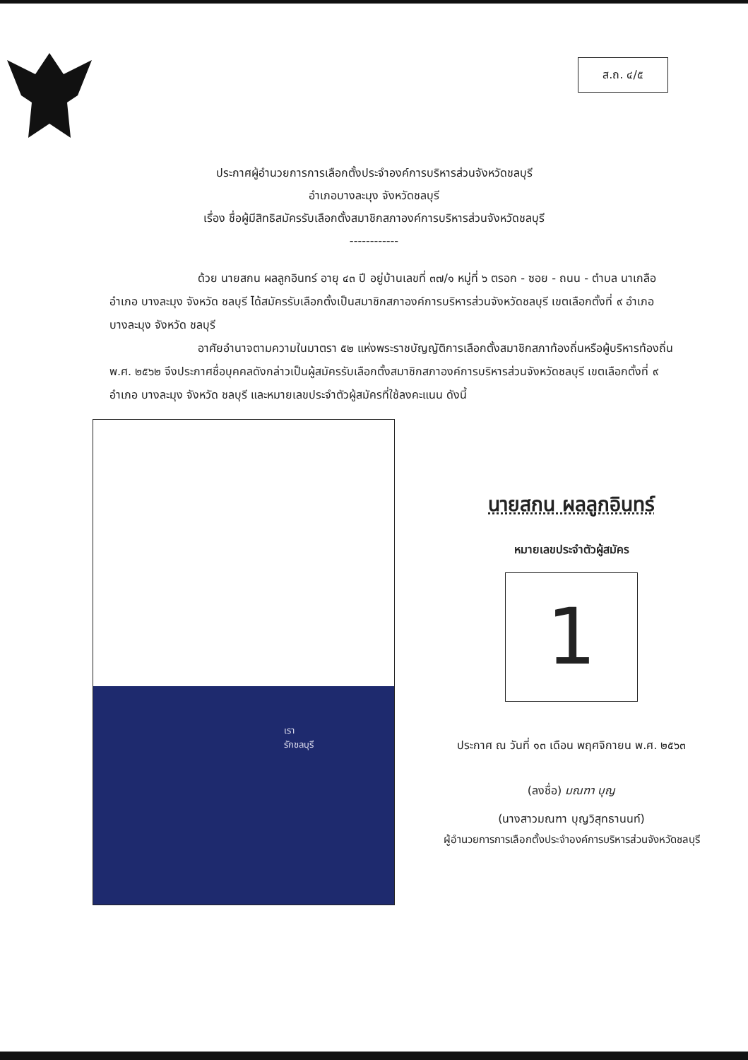ส.ถ. ๔/๕
ประกาศผู้อำนวยการการเลือกตั้งประจำองค์การบริหารส่วนจังหวัดชลบุรี
อำเภอบางละมุง จังหวัดชลบุรี
เรื่อง ชื่อผู้มีสิทธิสมัครรับเลือกตั้งสมาชิกสภาองค์การบริหารส่วนจังหวัดชลบุรี
------------
ด้วย นายสกน ผลลูกอินทร์ อายุ ๔๓ ปี อยู่บ้านเลขที่ ๓๗/๑ หมู่ที่ ๖ ตรอก - ซอย - ถนน - ตำบล นาเกลือ อำเภอ บางละมุง จังหวัด ชลบุรี ได้สมัครรับเลือกตั้งเป็นสมาชิกสภาองค์การบริหารส่วนจังหวัดชลบุรี เขตเลือกตั้งที่ ๙ อำเภอ บางละมุง จังหวัด ชลบุรี
อาศัยอำนาจตามความในมาตรา ๕๒ แห่งพระราชบัญญัติการเลือกตั้งสมาชิกสภาท้องถิ่นหรือผู้บริหารท้องถิ่น พ.ศ. ๒๕๖๒ จึงประกาศชื่อบุคคลดังกล่าวเป็นผู้สมัครรับเลือกตั้งสมาชิกสภาองค์การบริหารส่วนจังหวัดชลบุรี เขตเลือกตั้งที่ ๙ อำเภอ บางละมุง จังหวัด ชลบุรี และหมายเลขประจำตัวผู้สมัครที่ใช้ลงคะแนน ดังนี้
เรา
รักชลบุรี
นายสกน ผลลูกอินทร์
หมายเลขประจำตัวผู้สมัคร
1
ประกาศ ณ วันที่ ๑๓ เดือน พฤศจิกายน พ.ศ. ๒๕๖๓
(ลงชื่อ) มณฑา บุญ
(นางสาวมณฑา บุญวิสุทธานนท์)
ผู้อำนวยการการเลือกตั้งประจำองค์การบริหารส่วนจังหวัดชลบุรี